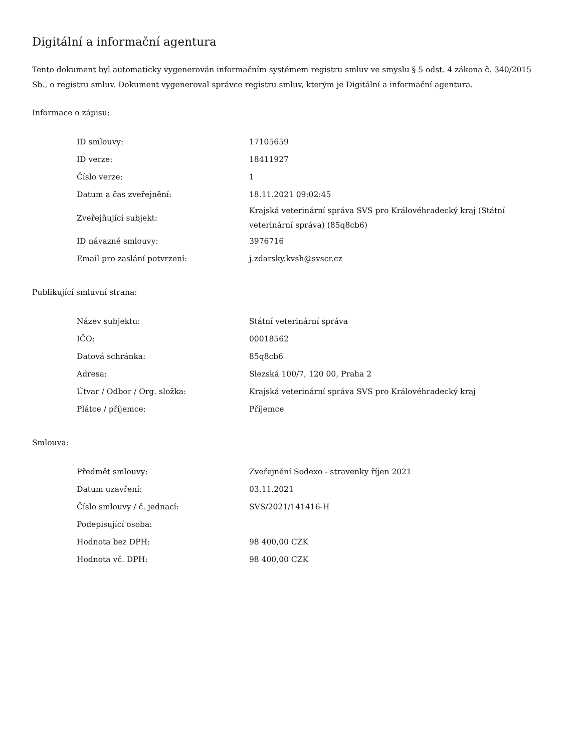Digitální a informační agentura
Tento dokument byl automaticky vygenerován informačním systémem registru smluv ve smyslu § 5 odst. 4 zákona č. 340/2015 Sb., o registru smluv. Dokument vygeneroval správce registru smluv, kterým je Digitální a informační agentura.
Informace o zápisu:
| ID smlouvy: | 17105659 |
| ID verze: | 18411927 |
| Číslo verze: | 1 |
| Datum a čas zveřejnění: | 18.11.2021 09:02:45 |
| Zveřejňující subjekt: | Krajská veterinární správa SVS pro Královéhradecký kraj (Státní veterinární správa) (85q8cb6) |
| ID návazné smlouvy: | 3976716 |
| Email pro zaslání potvrzení: | j.zdarsky.kvsh@svscr.cz |
Publikující smluvní strana:
| Název subjektu: | Státní veterinární správa |
| IČO: | 00018562 |
| Datová schránka: | 85q8cb6 |
| Adresa: | Slezská 100/7, 120 00, Praha 2 |
| Útvar / Odbor / Org. složka: | Krajská veterinární správa SVS pro Královéhradecký kraj |
| Plátce / příjemce: | Příjemce |
Smlouva:
| Předmět smlouvy: | Zveřejnění Sodexo - stravenky říjen 2021 |
| Datum uzavření: | 03.11.2021 |
| Číslo smlouvy / č. jednací: | SVS/2021/141416-H |
| Podepisující osoba: | |
| Hodnota bez DPH: | 98 400,00 CZK |
| Hodnota vč. DPH: | 98 400,00 CZK |